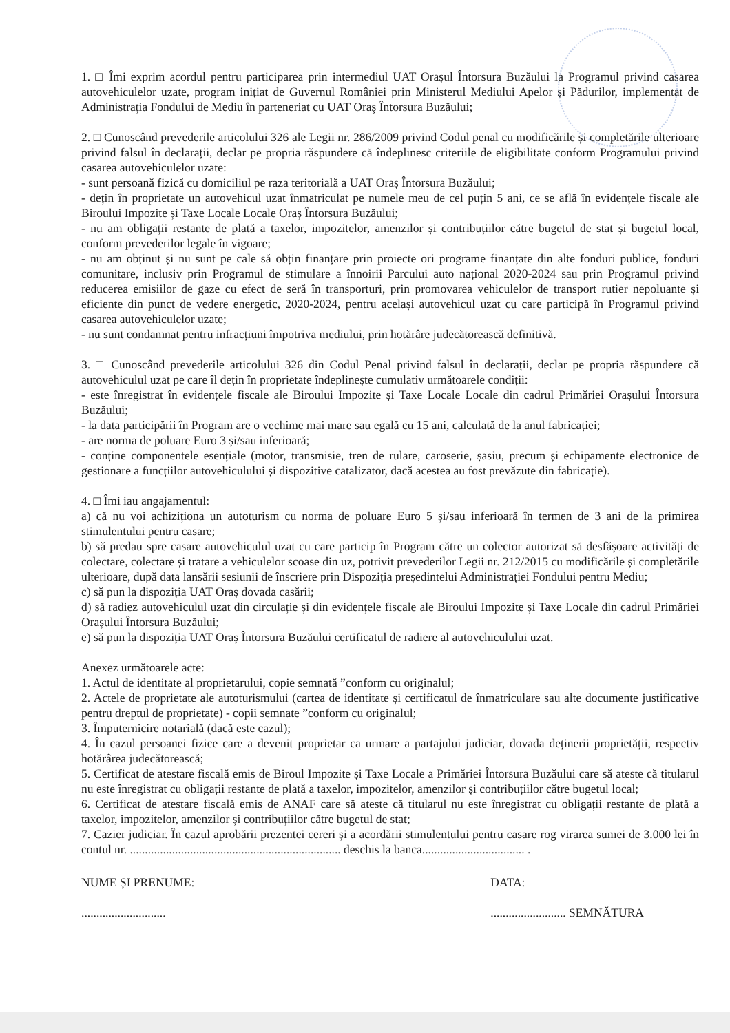1. □ Îmi exprim acordul pentru participarea prin intermediul UAT Orașul Întorsura Buzăului la Programul privind casarea autovehiculelor uzate, program inițiat de Guvernul României prin Ministerul Mediului Apelor și Pădurilor, implementat de Administrația Fondului de Mediu în parteneriat cu UAT Oraş Întorsura Buzăului;
2. □ Cunoscând prevederile articolului 326 ale Legii nr. 286/2009 privind Codul penal cu modificările și completările ulterioare privind falsul în declarații, declar pe propria răspundere că îndeplinesc criteriile de eligibilitate conform Programului privind casarea autovehiculelor uzate:
- sunt persoană fizică cu domiciliul pe raza teritorială a UAT Oraș Întorsura Buzăului;
- dețin în proprietate un autovehicul uzat înmatriculat pe numele meu de cel puțin 5 ani, ce se află în evidențele fiscale ale Biroului Impozite și Taxe Locale Locale Oraș Întorsura Buzăului;
- nu am obligații restante de plată a taxelor, impozitelor, amenzilor și contribuțiilor către bugetul de stat și bugetul local, conform prevederilor legale în vigoare;
- nu am obținut și nu sunt pe cale să obțin finanțare prin proiecte ori programe finanțate din alte fonduri publice, fonduri comunitare, inclusiv prin Programul de stimulare a înnoirii Parcului auto național 2020-2024 sau prin Programul privind reducerea emisiilor de gaze cu efect de seră în transporturi, prin promovarea vehiculelor de transport rutier nepoluante și eficiente din punct de vedere energetic, 2020-2024, pentru același autovehicul uzat cu care participă în Programul privind casarea autovehiculelor uzate;
- nu sunt condamnat pentru infracțiuni împotriva mediului, prin hotărâre judecătorească definitivă.
3. □ Cunoscând prevederile articolului 326 din Codul Penal privind falsul în declarații, declar pe propria răspundere că autovehiculul uzat pe care îl dețin în proprietate îndeplinește cumulativ următoarele condiții:
- este înregistrat în evidențele fiscale ale Biroului Impozite și Taxe Locale Locale din cadrul Primăriei Orașului Întorsura Buzăului;
- la data participării în Program are o vechime mai mare sau egală cu 15 ani, calculată de la anul fabricației;
- are norma de poluare Euro 3 și/sau inferioară;
- conține componentele esențiale (motor, transmisie, tren de rulare, caroserie, șasiu, precum și echipamente electronice de gestionare a funcțiilor autovehiculului și dispozitive catalizator, dacă acestea au fost prevăzute din fabricație).
4. □ Îmi iau angajamentul:
a) că nu voi achiziționa un autoturism cu norma de poluare Euro 5 și/sau inferioară în termen de 3 ani de la primirea stimulentului pentru casare;
b) să predau spre casare autovehiculul uzat cu care particip în Program către un colector autorizat să desfășoare activități de colectare, colectare și tratare a vehiculelor scoase din uz, potrivit prevederilor Legii nr. 212/2015 cu modificările și completările ulterioare, după data lansării sesiunii de înscriere prin Dispoziția președintelui Administrației Fondului pentru Mediu;
c) să pun la dispoziția UAT Oraș dovada casării;
d) să radiez autovehiculul uzat din circulație și din evidențele fiscale ale Biroului Impozite și Taxe Locale din cadrul Primăriei Orașului Întorsura Buzăului;
e) să pun la dispoziția UAT Oraș Întorsura Buzăului certificatul de radiere al autovehiculului uzat.
Anexez următoarele acte:
1. Actul de identitate al proprietarului, copie semnată ”conform cu originalul;
2. Actele de proprietate ale autoturismului (cartea de identitate și certificatul de înmatriculare sau alte documente justificative pentru dreptul de proprietate) - copii semnate ”conform cu originalul;
3. Împuternicire notarială (dacă este cazul);
4. În cazul persoanei fizice care a devenit proprietar ca urmare a partajului judiciar, dovada deținerii proprietății, respectiv hotărârea judecătorească;
5. Certificat de atestare fiscală emis de Biroul Impozite și Taxe Locale a Primăriei Întorsura Buzăului care să ateste că titularul nu este înregistrat cu obligații restante de plată a taxelor, impozitelor, amenzilor și contribuțiilor către bugetul local;
6. Certificat de atestare fiscală emis de ANAF care să ateste că titularul nu este înregistrat cu obligații restante de plată a taxelor, impozitelor, amenzilor și contribuțiilor către bugetul de stat;
7. Cazier judiciar. În cazul aprobării prezentei cereri și a acordării stimulentului pentru casare rog virarea sumei de 3.000 lei în contul nr. ...................................................................... deschis la banca.................................. .
NUME ȘI PRENUME:
............................
DATA:
......................... SEMNĂTURA